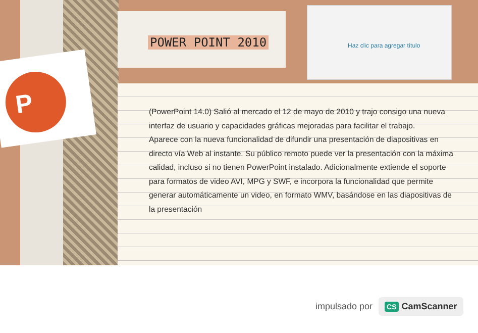P
POWER POINT 2010
Haz clic para agregar título
(PowerPoint 14.0) Salió al mercado el 12 de mayo de 2010 y trajo consigo una nueva interfaz de usuario y capacidades gráficas mejoradas para facilitar el trabajo.
Aparece con la nueva funcionalidad de difundir una presentación de diapositivas en directo vía Web al instante. Su público remoto puede ver la presentación con la máxima calidad, incluso si no tienen PowerPoint instalado. Adicionalmente extiende el soporte para formatos de video AVI, MPG y SWF, e incorpora la funcionalidad que permite generar automáticamente un video, en formato WMV, basándose en las diapositivas de la presentación
impulsado por
CS CamScanner